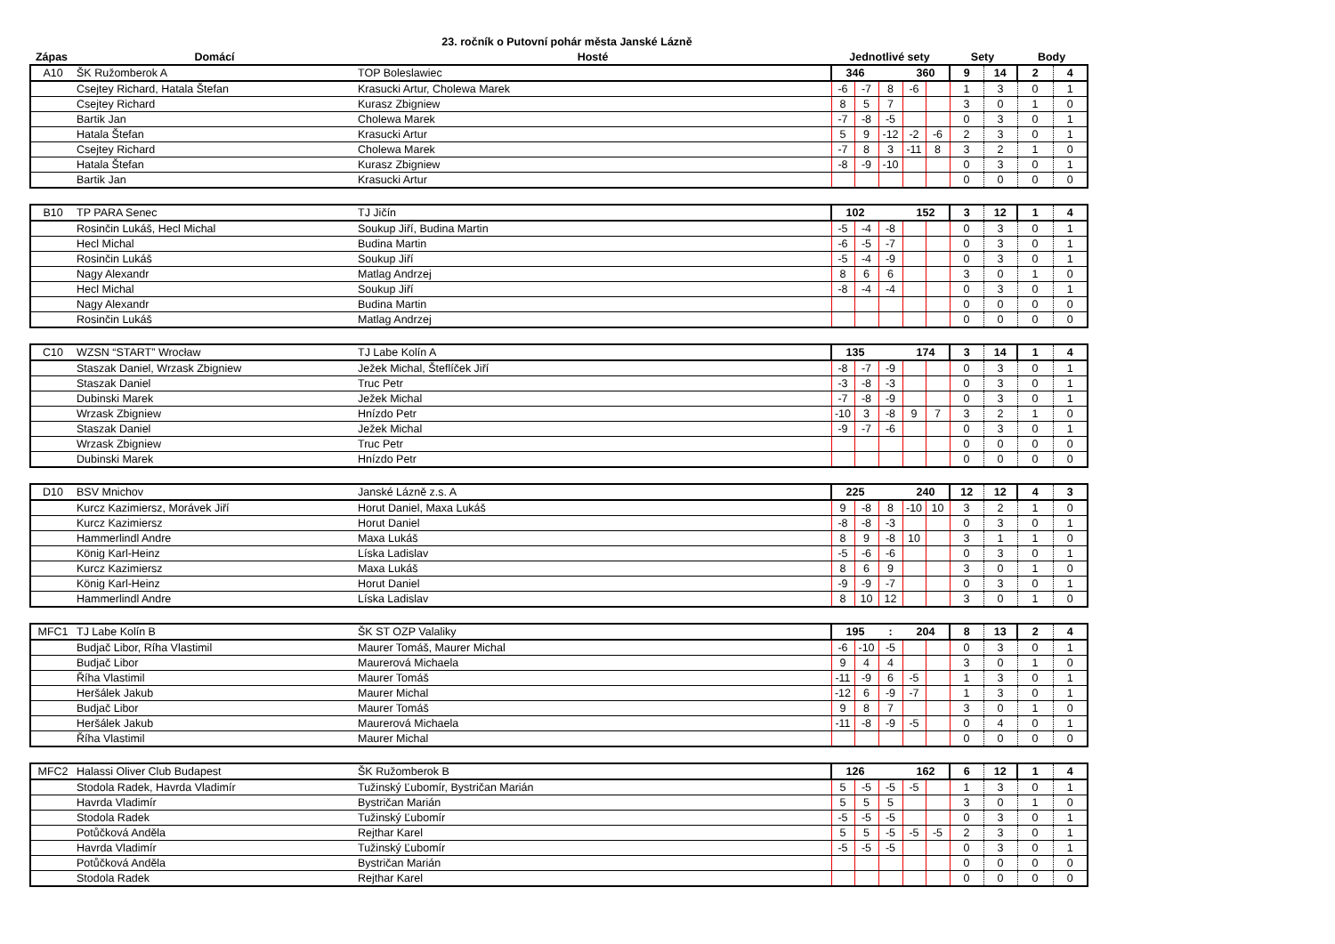23. ročník o Putovní pohár města Janské Lázně
| Zápas | Domácí | Hosté | Jednotlivé sety | Sety | Body |
| --- | --- | --- | --- | --- | --- |
| A10 | ŠK Ružomberok A | TOP Boleslawiec | 346 | | | 360 | | 9 | 14 | 2 | 4 |
| | Csejtey Richard, Hatala Štefan | Krasucki Artur, Cholewa Marek | -6 | -7 | 8 | -6 | | 1 | 3 | 0 | 1 |
| | Csejtey Richard | Kurasz Zbigniew | 8 | 5 | 7 | | | 3 | 0 | 1 | 0 |
| | Bartik Jan | Cholewa Marek | -7 | -8 | -5 | | | 0 | 3 | 0 | 1 |
| | Hatala Štefan | Krasucki Artur | 5 | 9 | -12 | -2 | -6 | 2 | 3 | 0 | 1 |
| | Csejtey Richard | Cholewa Marek | -7 | 8 | 3 | -11 | 8 | 3 | 2 | 1 | 0 |
| | Hatala Štefan | Kurasz Zbigniew | -8 | -9 | -10 | | | 0 | 3 | 0 | 1 |
| | Bartik Jan | Krasucki Artur | | | | | | 0 | 0 | 0 | 0 |
| B10 | TP PARA Senec | TJ Jičín | 102 | | | 152 | | 3 | 12 | 1 | 4 |
| | Rosinčin Lukáš, Hecl Michal | Soukup Jiří, Budina Martin | -5 | -4 | -8 | | | 0 | 3 | 0 | 1 |
| | Hecl Michal | Budina Martin | -6 | -5 | -7 | | | 0 | 3 | 0 | 1 |
| | Rosinčin Lukáš | Soukup Jiří | -5 | -4 | -9 | | | 0 | 3 | 0 | 1 |
| | Nagy Alexandr | Matlag Andrzej | 8 | 6 | 6 | | | 3 | 0 | 1 | 0 |
| | Hecl Michal | Soukup Jiří | -8 | -4 | -4 | | | 0 | 3 | 0 | 1 |
| | Nagy Alexandr | Budina Martin | | | | | | 0 | 0 | 0 | 0 |
| | Rosinčin Lukáš | Matlag Andrzej | | | | | | 0 | 0 | 0 | 0 |
| C10 | WZSN “START” Wrocław | TJ Labe Kolín A | 135 | | | 174 | | 3 | 14 | 1 | 4 |
| | Staszak Daniel, Wrzask Zbigniew | Ježek Michal, Šteflíček Jiří | -8 | -7 | -9 | | | 0 | 3 | 0 | 1 |
| | Staszak Daniel | Truc Petr | -3 | -8 | -3 | | | 0 | 3 | 0 | 1 |
| | Dubinski Marek | Ježek Michal | -7 | -8 | -9 | | | 0 | 3 | 0 | 1 |
| | Wrzask Zbigniew | Hnízdo Petr | -10 | 3 | -8 | 9 | 7 | 3 | 2 | 1 | 0 |
| | Staszak Daniel | Ježek Michal | -9 | -7 | -6 | | | 0 | 3 | 0 | 1 |
| | Wrzask Zbigniew | Truc Petr | | | | | | 0 | 0 | 0 | 0 |
| | Dubinski Marek | Hnízdo Petr | | | | | | 0 | 0 | 0 | 0 |
| D10 | BSV Mnichov | Janské Lázně z.s. A | 225 | | | 240 | | 12 | 12 | 4 | 3 |
| | Kurcz Kazimiersz, Morávek Jiří | Horut Daniel, Maxa Lukáš | 9 | -8 | 8 | -10 | 10 | 3 | 2 | 1 | 0 |
| | Kurcz Kazimiersz | Horut Daniel | -8 | -8 | -3 | | | 0 | 3 | 0 | 1 |
| | Hammerlindl Andre | Maxa Lukáš | 8 | 9 | -8 | 10 | | 3 | 1 | 1 | 0 |
| | König Karl-Heinz | Líska Ladislav | -5 | -6 | -6 | | | 0 | 3 | 0 | 1 |
| | Kurcz Kazimiersz | Maxa Lukáš | 8 | 6 | 9 | | | 3 | 0 | 1 | 0 |
| | König Karl-Heinz | Horut Daniel | -9 | -9 | -7 | | | 0 | 3 | 0 | 1 |
| | Hammerlindl Andre | Líska Ladislav | 8 | 10 | 12 | | | 3 | 0 | 1 | 0 |
| MFC1 | TJ Labe Kolín B | ŠK ST OZP Valaliky | 195 | | : | 204 | | 8 | 13 | 2 | 4 |
| | Budjač Libor, Ríha Vlastimil | Maurer Tomáš, Maurer Michal | -6 | -10 | -5 | | | 0 | 3 | 0 | 1 |
| | Budjač Libor | Maurerová Michaela | 9 | 4 | 4 | | | 3 | 0 | 1 | 0 |
| | Říha Vlastimil | Maurer Tomáš | -11 | -9 | 6 | -5 | | 1 | 3 | 0 | 1 |
| | Heršálek Jakub | Maurer Michal | -12 | 6 | -9 | -7 | | 1 | 3 | 0 | 1 |
| | Budjač Libor | Maurer Tomáš | 9 | 8 | 7 | | | 3 | 0 | 1 | 0 |
| | Heršálek Jakub | Maurerová Michaela | -11 | -8 | -9 | -5 | | 0 | 4 | 0 | 1 |
| | Říha Vlastimil | Maurer Michal | | | | | | 0 | 0 | 0 | 0 |
| MFC2 | Halassi Oliver Club Budapest | ŠK Ružomberok B | 126 | | | 162 | | 6 | 12 | 1 | 4 |
| | Stodola Radek, Havrda Vladimír | Tužinský Ľubomír, Bystričan Marián | 5 | -5 | -5 | -5 | | 1 | 3 | 0 | 1 |
| | Havrda Vladimír | Bystričan Marián | 5 | 5 | 5 | | | 3 | 0 | 1 | 0 |
| | Stodola Radek | Tužinský Ľubomír | -5 | -5 | -5 | | | 0 | 3 | 0 | 1 |
| | Potůčková Anděla | Rejthar Karel | 5 | 5 | -5 | -5 | -5 | 2 | 3 | 0 | 1 |
| | Havrda Vladimír | Tužinský Ľubomír | -5 | -5 | -5 | | | 0 | 3 | 0 | 1 |
| | Potůčková Anděla | Bystričan Marián | | | | | | 0 | 0 | 0 | 0 |
| | Stodola Radek | Rejthar Karel | | | | | | 0 | 0 | 0 | 0 |